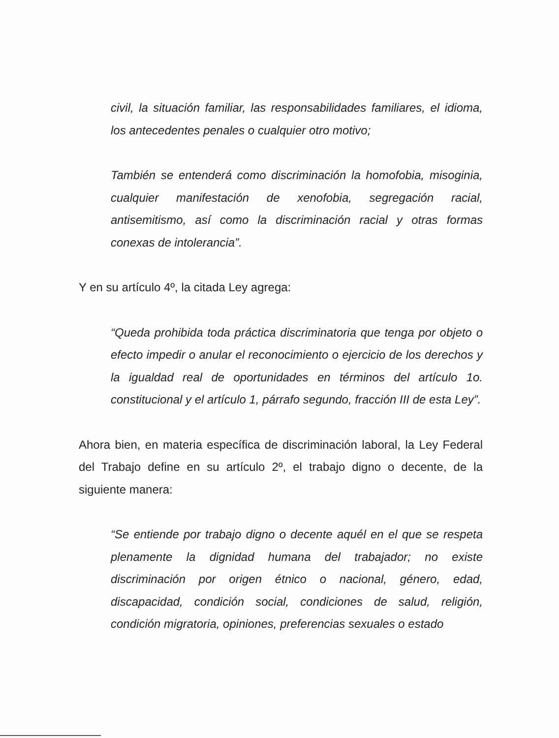civil, la situación familiar, las responsabilidades familiares, el idioma, los antecedentes penales o cualquier otro motivo;
También se entenderá como discriminación la homofobia, misoginia, cualquier manifestación de xenofobia, segregación racial, antisemitismo, así como la discriminación racial y otras formas conexas de intolerancia”.
Y en su artículo 4º, la citada Ley agrega:
“Queda prohibida toda práctica discriminatoria que tenga por objeto o efecto impedir o anular el reconocimiento o ejercicio de los derechos y la igualdad real de oportunidades en términos del artículo 1o. constitucional y el artículo 1, párrafo segundo, fracción III de esta Ley”.
Ahora bien, en materia específica de discriminación laboral, la Ley Federal del Trabajo define en su artículo 2º, el trabajo digno o decente, de la siguiente manera:
“Se entiende por trabajo digno o decente aquél en el que se respeta plenamente la dignidad humana del trabajador; no existe discriminación por origen étnico o nacional, género, edad, discapacidad, condición social, condiciones de salud, religión, condición migratoria, opiniones, preferencias sexuales o estado